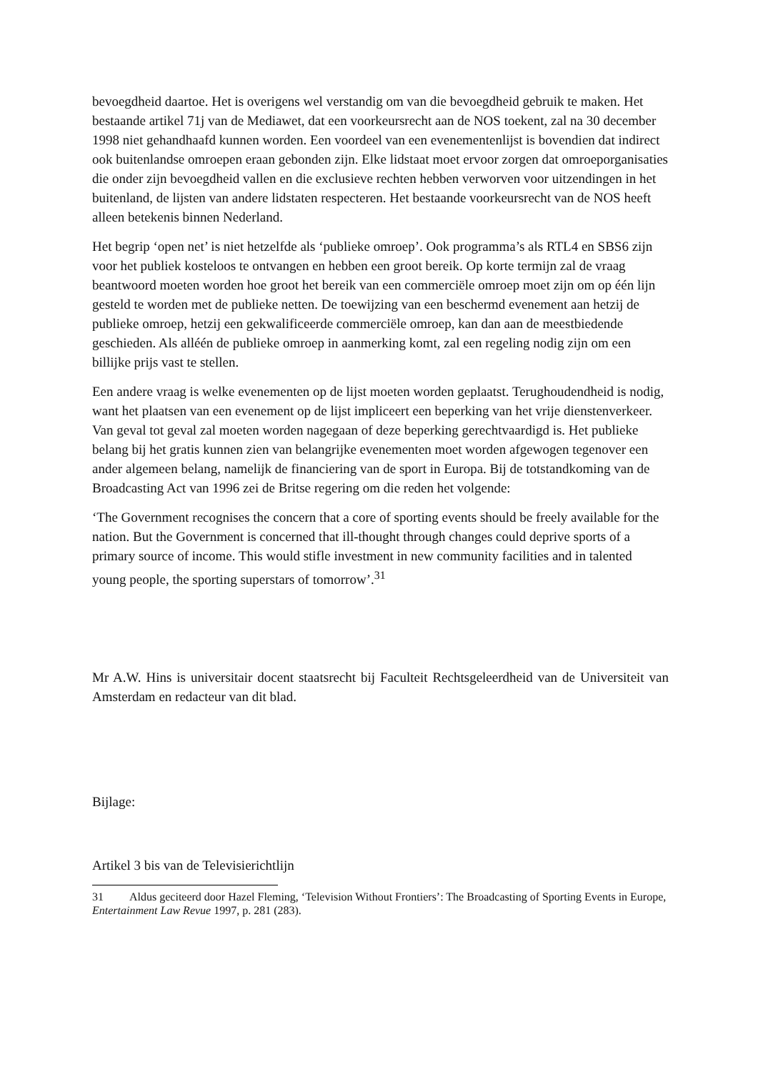bevoegdheid daartoe. Het is overigens wel verstandig om van die bevoegdheid gebruik te maken. Het bestaande artikel 71j van de Mediawet, dat een voorkeursrecht aan de NOS toekent, zal na 30 december 1998 niet gehandhaafd kunnen worden. Een voordeel van een evenementenlijst is bovendien dat indirect ook buitenlandse omroepen eraan gebonden zijn. Elke lidstaat moet ervoor zorgen dat omroeporganisaties die onder zijn bevoegdheid vallen en die exclusieve rechten hebben verworven voor uitzendingen in het buitenland, de lijsten van andere lidstaten respecteren. Het bestaande voorkeursrecht van de NOS heeft alleen betekenis binnen Nederland.
Het begrip ‘open net’ is niet hetzelfde als ‘publieke omroep’. Ook programma’s als RTL4 en SBS6 zijn voor het publiek kosteloos te ontvangen en hebben een groot bereik. Op korte termijn zal de vraag beantwoord moeten worden hoe groot het bereik van een commerciële omroep moet zijn om op één lijn gesteld te worden met de publieke netten. De toewijzing van een beschermd evenement aan hetzij de publieke omroep, hetzij een gekwalificeerde commerciële omroep, kan dan aan de meestbiedende geschieden. Als alléén de publieke omroep in aanmerking komt, zal een regeling nodig zijn om een billijke prijs vast te stellen.
Een andere vraag is welke evenementen op de lijst moeten worden geplaatst. Terughoudendheid is nodig, want het plaatsen van een evenement op de lijst impliceert een beperking van het vrije dienstenverkeer. Van geval tot geval zal moeten worden nagegaan of deze beperking gerechtvaardigd is. Het publieke belang bij het gratis kunnen zien van belangrijke evenementen moet worden afgewogen tegenover een ander algemeen belang, namelijk de financiering van de sport in Europa. Bij de totstandkoming van de Broadcasting Act van 1996 zei de Britse regering om die reden het volgende:
‘The Government recognises the concern that a core of sporting events should be freely available for the nation. But the Government is concerned that ill-thought through changes could deprive sports of a primary source of income. This would stifle investment in new community facilities and in talented young people, the sporting superstars of tomorrow’.<sup>31</sup>
Mr A.W. Hins is universitair docent staatsrecht bij Faculteit Rechtsgeleerdheid van de Universiteit van Amsterdam en redacteur van dit blad.
Bijlage:
Artikel 3 bis van de Televisierichtlijn
31 Aldus geciteerd door Hazel Fleming, ‘Television Without Frontiers’: The Broadcasting of Sporting Events in Europe, Entertainment Law Revue 1997, p. 281 (283).